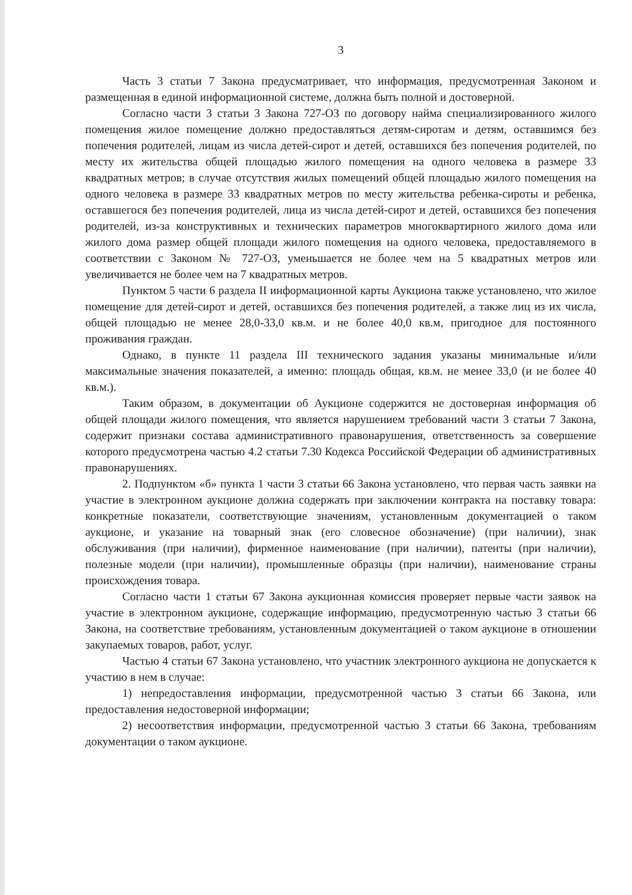3
Часть 3 статьи 7 Закона предусматривает, что информация, предусмотренная Законом и размещенная в единой информационной системе, должна быть полной и достоверной.
Согласно части 3 статьи 3 Закона 727-ОЗ по договору найма специализированного жилого помещения жилое помещение должно предоставляться детям-сиротам и детям, оставшимся без попечения родителей, лицам из числа детей-сирот и детей, оставшихся без попечения родителей, по месту их жительства общей площадью жилого помещения на одного человека в размере 33 квадратных метров; в случае отсутствия жилых помещений общей площадью жилого помещения на одного человека в размере 33 квадратных метров по месту жительства ребенка-сироты и ребенка, оставшегося без попечения родителей, лица из числа детей-сирот и детей, оставшихся без попечения родителей, из-за конструктивных и технических параметров многоквартирного жилого дома или жилого дома размер общей площади жилого помещения на одного человека, предоставляемого в соответствии с Законом № 727-ОЗ, уменьшается не более чем на 5 квадратных метров или увеличивается не более чем на 7 квадратных метров.
Пунктом 5 части 6 раздела II информационной карты Аукциона также установлено, что жилое помещение для детей-сирот и детей, оставшихся без попечения родителей, а также лиц из их числа, общей площадью не менее 28,0-33,0 кв.м. и не более 40,0 кв.м, пригодное для постоянного проживания граждан.
Однако, в пункте 11 раздела III технического задания указаны минимальные и/или максимальные значения показателей, а именно: площадь общая, кв.м. не менее 33,0 (и не более 40 кв.м.).
Таким образом, в документации об Аукционе содержится не достоверная информация об общей площади жилого помещения, что является нарушением требований части 3 статьи 7 Закона, содержит признаки состава административного правонарушения, ответственность за совершение которого предусмотрена частью 4.2 статьи 7.30 Кодекса Российской Федерации об административных правонарушениях.
2. Подпунктом «б» пункта 1 части 3 статьи 66 Закона установлено, что первая часть заявки на участие в электронном аукционе должна содержать при заключении контракта на поставку товара: конкретные показатели, соответствующие значениям, установленным документацией о таком аукционе, и указание на товарный знак (его словесное обозначение) (при наличии), знак обслуживания (при наличии), фирменное наименование (при наличии), патенты (при наличии), полезные модели (при наличии), промышленные образцы (при наличии), наименование страны происхождения товара.
Согласно части 1 статьи 67 Закона аукционная комиссия проверяет первые части заявок на участие в электронном аукционе, содержащие информацию, предусмотренную частью 3 статьи 66 Закона, на соответствие требованиям, установленным документацией о таком аукционе в отношении закупаемых товаров, работ, услуг.
Частью 4 статьи 67 Закона установлено, что участник электронного аукциона не допускается к участию в нем в случае:
1) непредоставления информации, предусмотренной частью 3 статьи 66 Закона, или предоставления недостоверной информации;
2) несоответствия информации, предусмотренной частью 3 статьи 66 Закона, требованиям документации о таком аукционе.